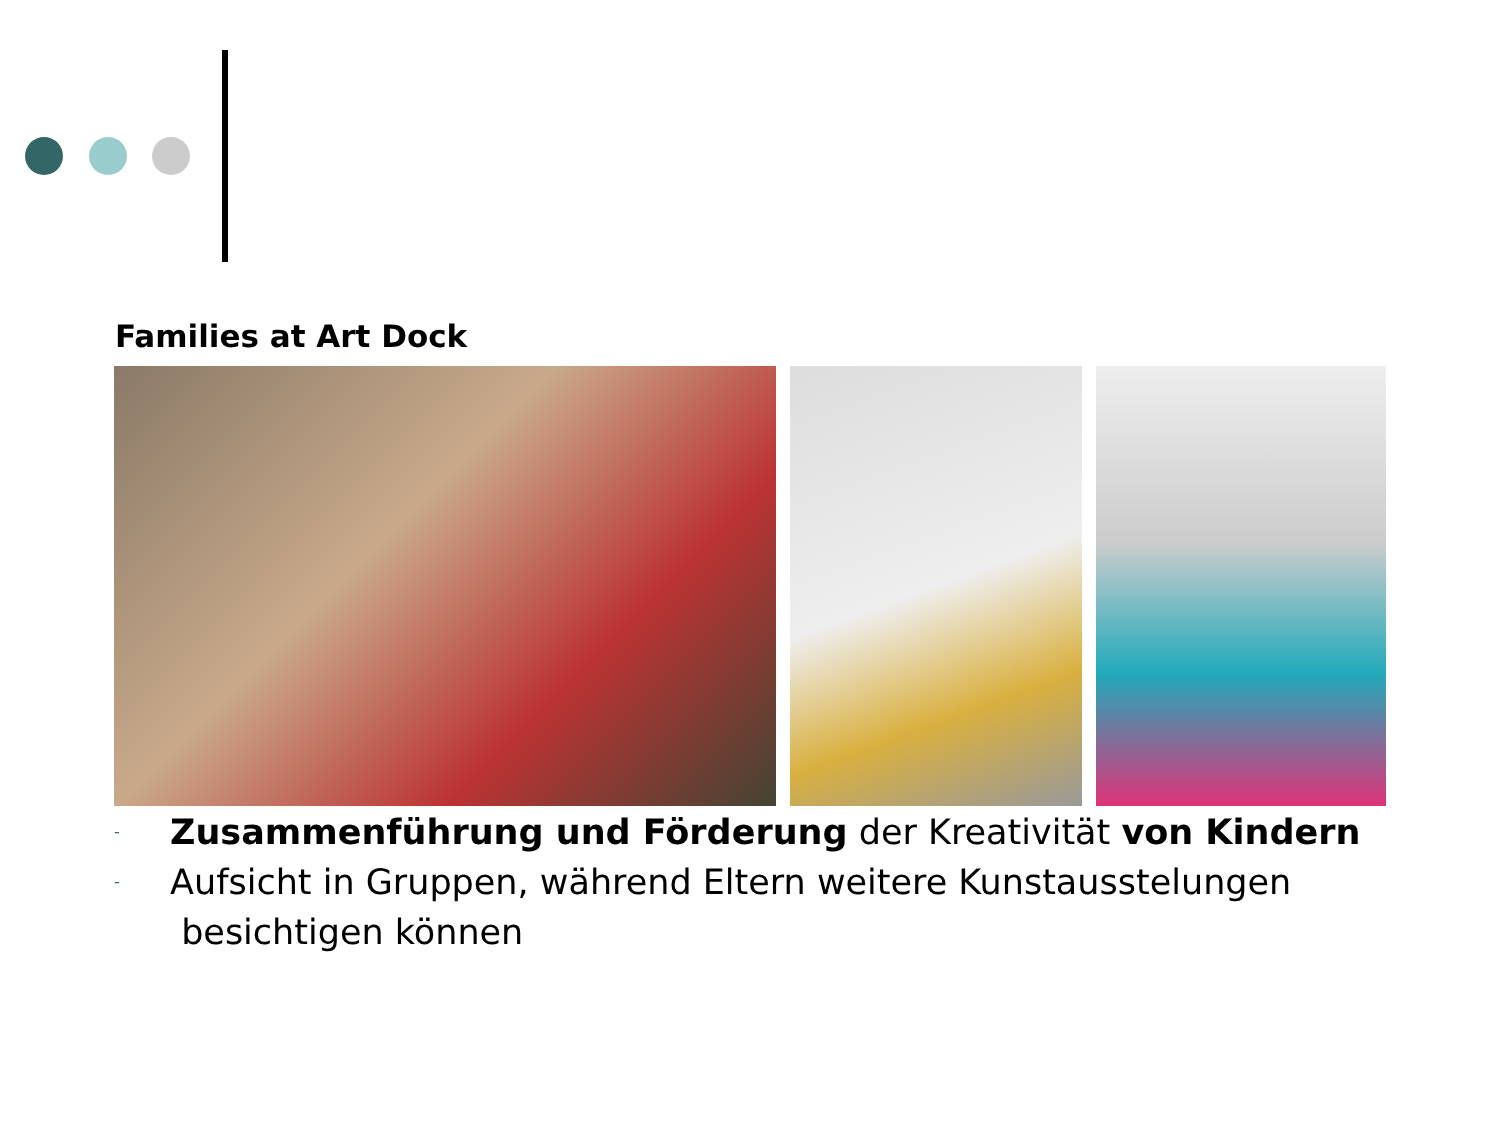Families at Art Dock
- Zusammenführung und Förderung der Kreativität von Kindern
- Aufsicht in Gruppen, während Eltern weitere Kunstausstelungen
besichtigen können